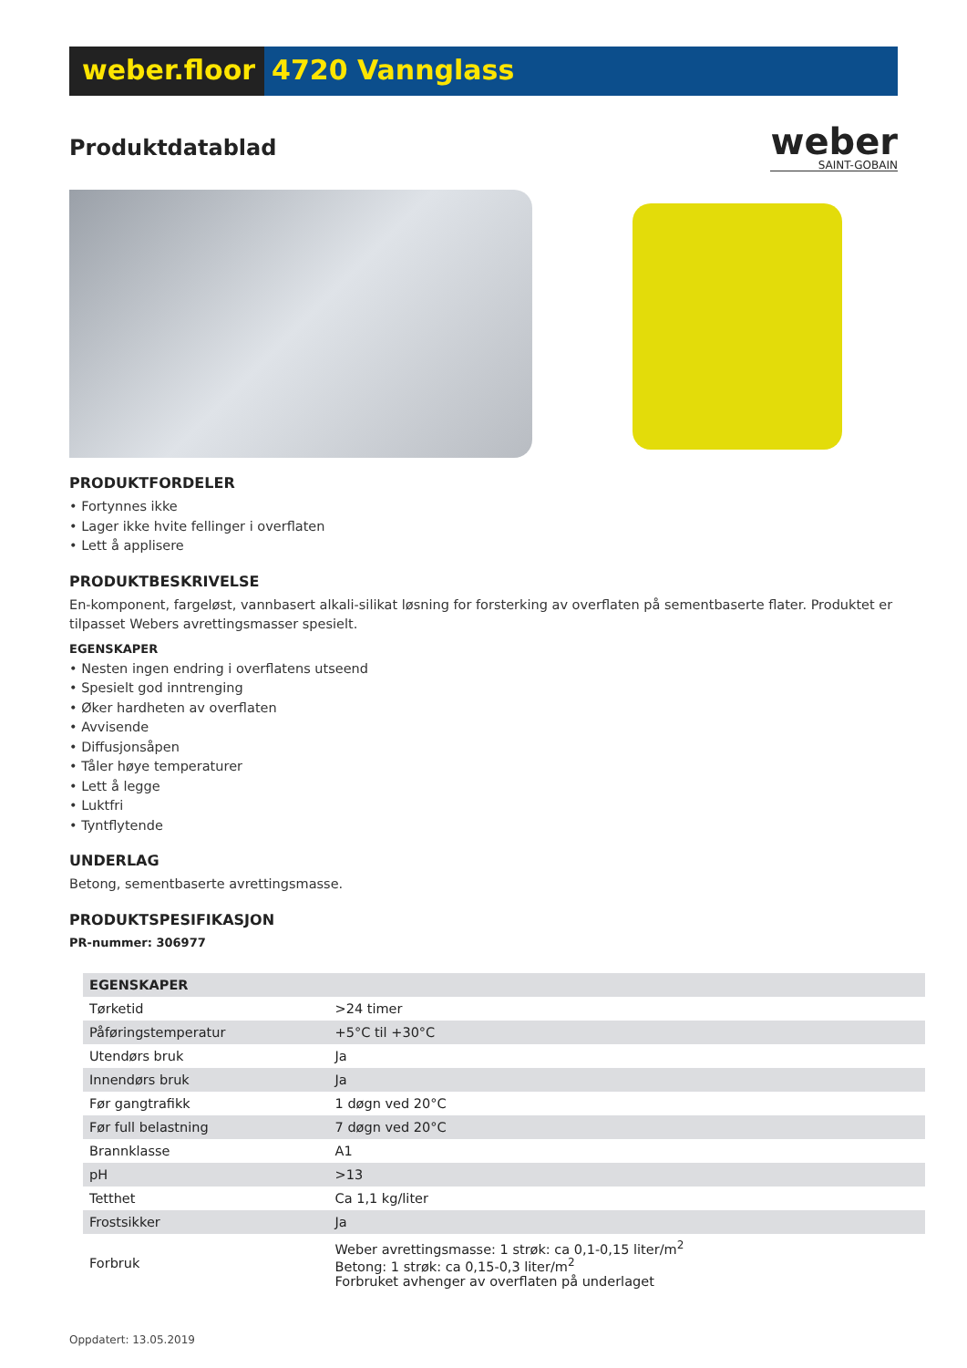weber.floor 4720 Vannglass
Produktdatablad
weber
SAINT-GOBAIN
PRODUKTFORDELER
• Fortynnes ikke
• Lager ikke hvite fellinger i overflaten
• Lett å applisere
PRODUKTBESKRIVELSE
En-komponent, fargeløst, vannbasert alkali-silikat løsning for forsterking av overflaten på sementbaserte flater. Produktet er tilpasset Webers avrettingsmasser spesielt.
EGENSKAPER
• Nesten ingen endring i overflatens utseend
• Spesielt god inntrenging
• Øker hardheten av overflaten
• Avvisende
• Diffusjonsåpen
• Tåler høye temperaturer
• Lett å legge
• Luktfri
• Tyntflytende
UNDERLAG
Betong, sementbaserte avrettingsmasse.
PRODUKTSPESIFIKASJON
PR-nummer: 306977
| EGENSKAPER | |
| --- | --- |
| Tørketid | >24 timer |
| Påføringstemperatur | +5°C til +30°C |
| Utendørs bruk | Ja |
| Innendørs bruk | Ja |
| Før gangtrafikk | 1 døgn ved 20°C |
| Før full belastning | 7 døgn ved 20°C |
| Brannklasse | A1 |
| pH | >13 |
| Tetthet | Ca 1,1 kg/liter |
| Frostsikker | Ja |
| Forbruk | Weber avrettingsmasse: 1 strøk: ca 0,1-0,15 liter/m<sup>2</sup> Betong: 1 strøk: ca 0,15-0,3 liter/m<sup>2</sup> Forbruket avhenger av overflaten på underlaget |
Oppdatert: 13.05.2019